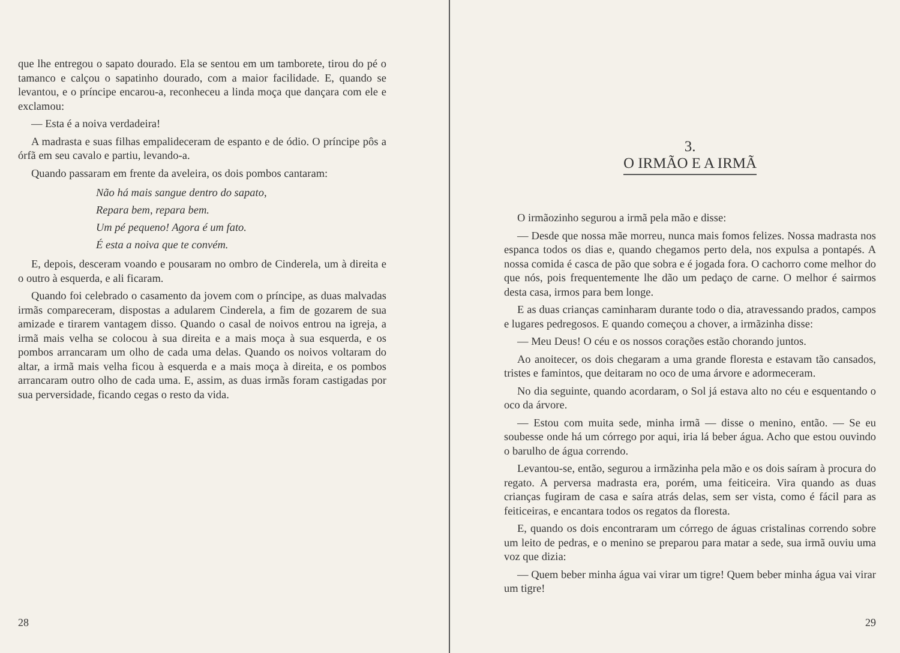que lhe entregou o sapato dourado. Ela se sentou em um tamborete, tirou do pé o tamanco e calçou o sapatinho dourado, com a maior facilidade. E, quando se levantou, e o príncipe encarou-a, reconheceu a linda moça que dançara com ele e exclamou:
— Esta é a noiva verdadeira!
A madrasta e suas filhas empalideceram de espanto e de ódio. O príncipe pôs a órfã em seu cavalo e partiu, levando-a.
Quando passaram em frente da aveleira, os dois pombos cantaram:
Não há mais sangue dentro do sapato,
Repara bem, repara bem.
Um pé pequeno! Agora é um fato.
É esta a noiva que te convém.
E, depois, desceram voando e pousaram no ombro de Cinderela, um à direita e o outro à esquerda, e ali ficaram.
Quando foi celebrado o casamento da jovem com o príncipe, as duas malvadas irmãs compareceram, dispostas a adularem Cinderela, a fim de gozarem de sua amizade e tirarem vantagem disso. Quando o casal de noivos entrou na igreja, a irmã mais velha se colocou à sua direita e a mais moça à sua esquerda, e os pombos arrancaram um olho de cada uma delas. Quando os noivos voltaram do altar, a irmã mais velha ficou à esquerda e a mais moça à direita, e os pombos arrancaram outro olho de cada uma. E, assim, as duas irmãs foram castigadas por sua perversidade, ficando cegas o resto da vida.
28
3.
O IRMÃO E A IRMÃ
O irmãozinho segurou a irmã pela mão e disse:
— Desde que nossa mãe morreu, nunca mais fomos felizes. Nossa madrasta nos espanca todos os dias e, quando chegamos perto dela, nos expulsa a pontapés. A nossa comida é casca de pão que sobra e é jogada fora. O cachorro come melhor do que nós, pois frequentemente lhe dão um pedaço de carne. O melhor é sairmos desta casa, irmos para bem longe.
E as duas crianças caminharam durante todo o dia, atravessando prados, campos e lugares pedregosos. E quando começou a chover, a irmãzinha disse:
— Meu Deus! O céu e os nossos corações estão chorando juntos.
Ao anoitecer, os dois chegaram a uma grande floresta e estavam tão cansados, tristes e famintos, que deitaram no oco de uma árvore e adormeceram.
No dia seguinte, quando acordaram, o Sol já estava alto no céu e esquentando o oco da árvore.
— Estou com muita sede, minha irmã — disse o menino, então. — Se eu soubesse onde há um córrego por aqui, iria lá beber água. Acho que estou ouvindo o barulho de água correndo.
Levantou-se, então, segurou a irmãzinha pela mão e os dois saíram à procura do regato. A perversa madrasta era, porém, uma feiticeira. Vira quando as duas crianças fugiram de casa e saíra atrás delas, sem ser vista, como é fácil para as feiticeiras, e encantara todos os regatos da floresta.
E, quando os dois encontraram um córrego de águas cristalinas correndo sobre um leito de pedras, e o menino se preparou para matar a sede, sua irmã ouviu uma voz que dizia:
— Quem beber minha água vai virar um tigre! Quem beber minha água vai virar um tigre!
29